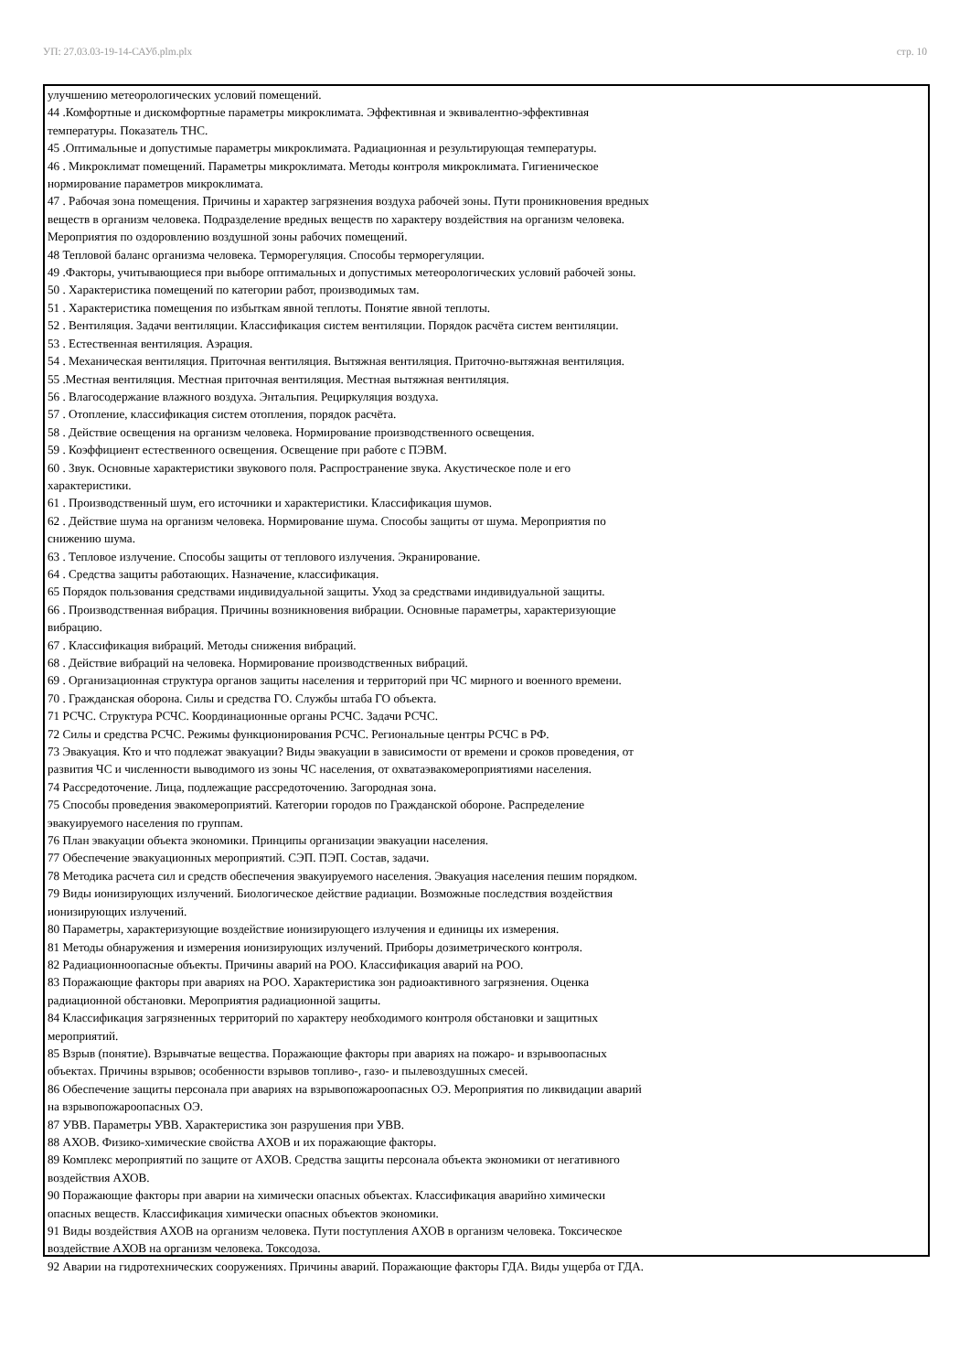УП: 27.03.03-19-14-САУб.plm.plx стр. 10
улучшению метеорологических условий помещений.
44 .Комфортные и дискомфортные параметры микроклимата. Эффективная и эквивалентно-эффективная
температуры. Показатель ТНС.
45 .Оптимальные и допустимые параметры микроклимата. Радиационная и результирующая температуры.
46 . Микроклимат помещений. Параметры микроклимата. Методы контроля микроклимата. Гигиеническое
нормирование параметров микроклимата.
47 . Рабочая зона помещения. Причины и характер загрязнения воздуха рабочей зоны. Пути проникновения вредных
веществ в организм человека. Подразделение вредных веществ по характеру воздействия на организм человека.
Мероприятия по оздоровлению воздушной зоны рабочих помещений.
48 Тепловой баланс организма человека. Терморегуляция. Способы терморегуляции.
49 .Факторы, учитывающиеся при выборе оптимальных и допустимых метеорологических условий рабочей зоны.
50 . Характеристика помещений по категории работ, производимых там.
51 . Характеристика помещения по избыткам явной теплоты. Понятие явной теплоты.
52 . Вентиляция. Задачи вентиляции. Классификация систем вентиляции. Порядок расчёта систем вентиляции.
53 . Естественная вентиляция. Аэрация.
54 . Механическая вентиляция. Приточная вентиляция. Вытяжная вентиляция. Приточно-вытяжная вентиляция.
55 .Местная вентиляция. Местная приточная вентиляция. Местная вытяжная вентиляция.
56 . Влагосодержание влажного воздуха. Энтальпия. Рециркуляция воздуха.
57 . Отопление, классификация систем отопления, порядок расчёта.
58 . Действие освещения на организм человека. Нормирование производственного освещения.
59 . Коэффициент естественного освещения. Освещение при работе с ПЭВМ.
60 . Звук. Основные характеристики звукового поля. Распространение звука. Акустическое поле и его
характеристики.
61 . Производственный шум, его источники и характеристики. Классификация шумов.
62 . Действие шума на организм человека. Нормирование шума. Способы защиты от шума. Мероприятия по
снижению шума.
63 . Тепловое излучение. Способы защиты от теплового излучения. Экранирование.
64 . Средства защиты работающих. Назначение, классификация.
65 Порядок пользования средствами индивидуальной защиты. Уход за средствами индивидуальной защиты.
66 . Производственная вибрация. Причины возникновения вибрации. Основные параметры, характеризующие
вибрацию.
67 . Классификация вибраций. Методы снижения вибраций.
68 . Действие вибраций на человека. Нормирование производственных вибраций.
69 . Организационная структура органов защиты населения и территорий при ЧС мирного и военного времени.
70 . Гражданская оборона. Силы и средства ГО. Службы штаба ГО объекта.
71 РСЧС. Структура РСЧС. Координационные органы РСЧС. Задачи РСЧС.
72 Силы и средства РСЧС. Режимы функционирования РСЧС. Региональные центры РСЧС в РФ.
73 Эвакуация. Кто и что подлежат эвакуации? Виды эвакуации в зависимости от времени и сроков проведения, от
развития ЧС и численности выводимого из зоны ЧС населения, от охватаэвакомероприятиями населения.
74 Рассредоточение. Лица, подлежащие рассредоточению. Загородная зона.
75 Способы проведения эвакомероприятий. Категории городов по Гражданской обороне. Распределение
эвакуируемого населения по группам.
76 План эвакуации объекта экономики. Принципы организации эвакуации населения.
77 Обеспечение эвакуационных мероприятий. СЭП. ПЭП. Состав, задачи.
78 Методика расчета сил и средств обеспечения эвакуируемого населения. Эвакуация населения пешим порядком.
79 Виды ионизирующих излучений. Биологическое действие радиации. Возможные последствия воздействия
ионизирующих излучений.
80 Параметры, характеризующие воздействие ионизирующего излучения и единицы их измерения.
81 Методы обнаружения и измерения ионизирующих излучений. Приборы дозиметрического контроля.
82 Радиационноопасные объекты. Причины аварий на РОО. Классификация аварий на РОО.
83 Поражающие факторы при авариях на РОО. Характеристика зон радиоактивного загрязнения. Оценка
радиационной обстановки. Мероприятия радиационной защиты.
84 Классификация загрязненных территорий по характеру необходимого контроля обстановки и защитных
мероприятий.
85 Взрыв (понятие). Взрывчатые вещества. Поражающие факторы при авариях на пожаро- и взрывоопасных
объектах. Причины взрывов; особенности взрывов топливо-, газо- и пылевоздушных смесей.
86 Обеспечение защиты персонала при авариях на взрывопожароопасных ОЭ. Мероприятия по ликвидации аварий
на взрывопожароопасных ОЭ.
87 УВВ. Параметры УВВ. Характеристика зон разрушения при УВВ.
88 АХОВ. Физико-химические свойства АХОВ и их поражающие факторы.
89 Комплекс мероприятий по защите от АХОВ. Средства защиты персонала объекта экономики от негативного
воздействия АХОВ.
90 Поражающие факторы при аварии на химически опасных объектах. Классификация аварийно химически
опасных веществ. Классификация химически опасных объектов экономики.
91 Виды воздействия АХОВ на организм человека. Пути поступления АХОВ в организм человека. Токсическое
воздействие АХОВ на организм человека. Токсодоза.
92 Аварии на гидротехнических сооружениях. Причины аварий. Поражающие факторы ГДА. Виды ущерба от ГДА.